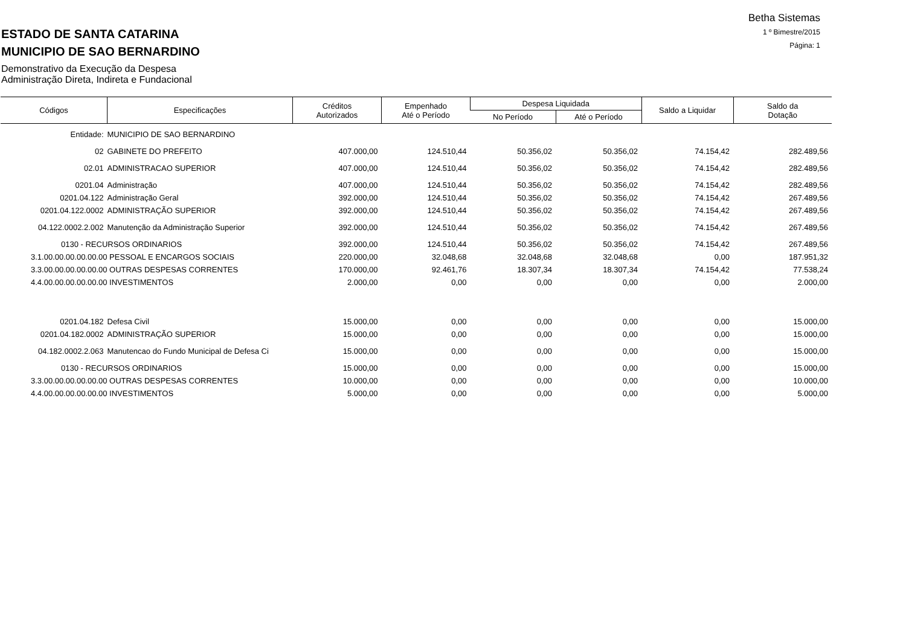Betha Sistemas
1 º Bimestre/2015
Página: 1
ESTADO DE SANTA CATARINA
MUNICIPIO DE SAO BERNARDINO
Demonstrativo da Execução da Despesa
Administração Direta, Indireta e Fundacional
| Códigos | Especificações | Créditos Autorizados | Empenhado Até o Período | Despesa Liquidada | | Saldo a Liquidar | Saldo da Dotação |
| --- | --- | --- | --- | --- | --- | --- | --- |
| | | | | No Período | Até o Período | | |
| Entidade: | MUNICIPIO DE SAO BERNARDINO | | | | | | |
| 02 | GABINETE DO PREFEITO | 407.000,00 | 124.510,44 | 50.356,02 | 50.356,02 | 74.154,42 | 282.489,56 |
| 02.01 | ADMINISTRACAO SUPERIOR | 407.000,00 | 124.510,44 | 50.356,02 | 50.356,02 | 74.154,42 | 282.489,56 |
| 0201.04 | Administração | 407.000,00 | 124.510,44 | 50.356,02 | 50.356,02 | 74.154,42 | 282.489,56 |
| 0201.04.122 | Administração Geral | 392.000,00 | 124.510,44 | 50.356,02 | 50.356,02 | 74.154,42 | 267.489,56 |
| 0201.04.122.0002 | ADMINISTRAÇÃO SUPERIOR | 392.000,00 | 124.510,44 | 50.356,02 | 50.356,02 | 74.154,42 | 267.489,56 |
| 04.122.0002.2.002 | Manutenção da Administração Superior | 392.000,00 | 124.510,44 | 50.356,02 | 50.356,02 | 74.154,42 | 267.489,56 |
| 0130 - RECURSOS ORDINARIOS | | 392.000,00 | 124.510,44 | 50.356,02 | 50.356,02 | 74.154,42 | 267.489,56 |
| 3.1.00.00.00.00.00.00 PESSOAL E ENCARGOS SOCIAIS | | 220.000,00 | 32.048,68 | 32.048,68 | 32.048,68 | 0,00 | 187.951,32 |
| 3.3.00.00.00.00.00.00 OUTRAS DESPESAS CORRENTES | | 170.000,00 | 92.461,76 | 18.307,34 | 18.307,34 | 74.154,42 | 77.538,24 |
| 4.4.00.00.00.00.00.00 INVESTIMENTOS | | 2.000,00 | 0,00 | 0,00 | 0,00 | 0,00 | 2.000,00 |
| 0201.04.182 | Defesa Civil | 15.000,00 | 0,00 | 0,00 | 0,00 | 0,00 | 15.000,00 |
| 0201.04.182.0002 | ADMINISTRAÇÃO SUPERIOR | 15.000,00 | 0,00 | 0,00 | 0,00 | 0,00 | 15.000,00 |
| 04.182.0002.2.063 | Manutencao do Fundo Municipal de Defesa Ci | 15.000,00 | 0,00 | 0,00 | 0,00 | 0,00 | 15.000,00 |
| 0130 - RECURSOS ORDINARIOS | | 15.000,00 | 0,00 | 0,00 | 0,00 | 0,00 | 15.000,00 |
| 3.3.00.00.00.00.00.00 OUTRAS DESPESAS CORRENTES | | 10.000,00 | 0,00 | 0,00 | 0,00 | 0,00 | 10.000,00 |
| 4.4.00.00.00.00.00.00 INVESTIMENTOS | | 5.000,00 | 0,00 | 0,00 | 0,00 | 0,00 | 5.000,00 |